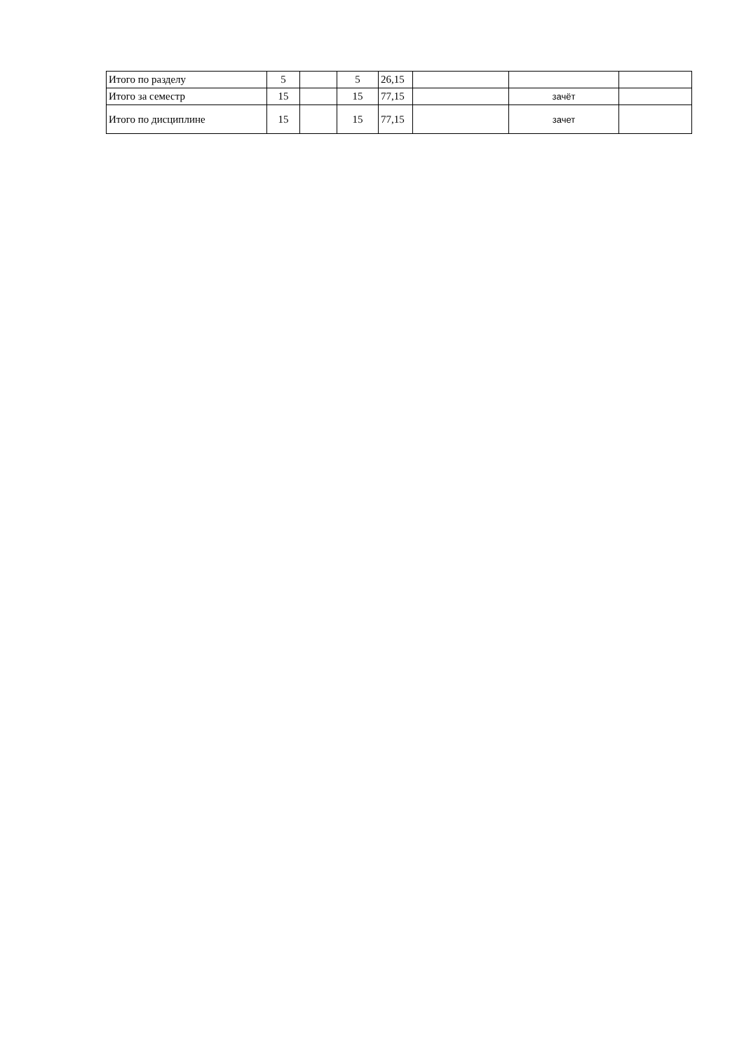| Итого по разделу | 5 | | 5 | 26,15 | | | |
| Итого за семестр | 15 | | 15 | 77,15 | | зачёт | |
| Итого по дисциплине | 15 | | 15 | 77,15 | | зачет | |